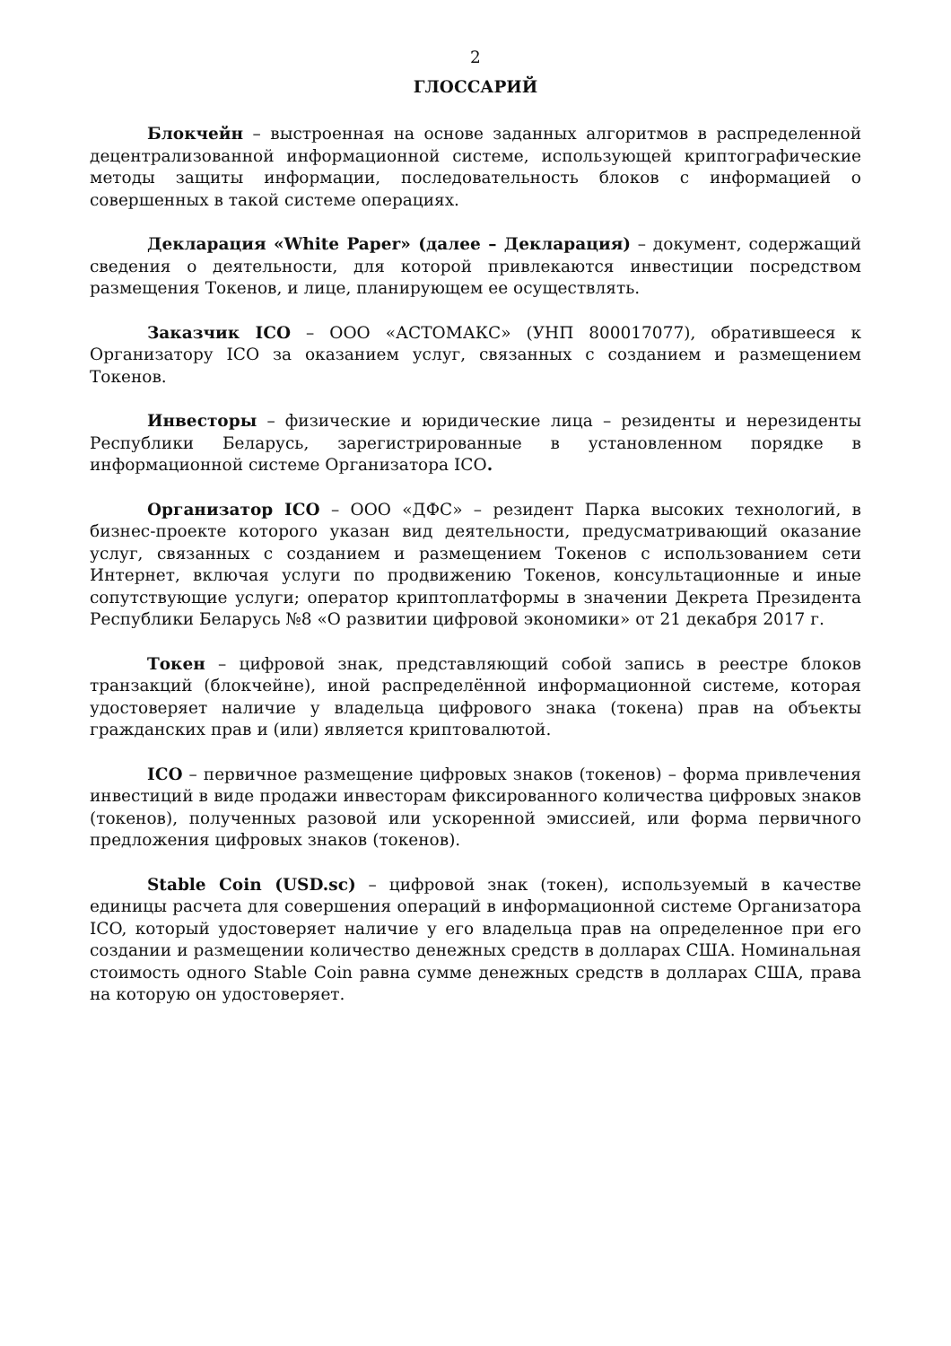2
ГЛОССАРИЙ
Блокчейн – выстроенная на основе заданных алгоритмов в распределенной децентрализованной информационной системе, использующей криптографические методы защиты информации, последовательность блоков с информацией о совершенных в такой системе операциях.
Декларация «White Paper» (далее – Декларация) – документ, содержащий сведения о деятельности, для которой привлекаются инвестиции посредством размещения Токенов, и лице, планирующем ее осуществлять.
Заказчик ICO – ООО «АСТОМАКС» (УНП 800017077), обратившееся к Организатору ICO за оказанием услуг, связанных с созданием и размещением Токенов.
Инвесторы – физические и юридические лица – резиденты и нерезиденты Республики Беларусь, зарегистрированные в установленном порядке в информационной системе Организатора ICO.
Организатор ICO – ООО «ДФС» – резидент Парка высоких технологий, в бизнес-проекте которого указан вид деятельности, предусматривающий оказание услуг, связанных с созданием и размещением Токенов с использованием сети Интернет, включая услуги по продвижению Токенов, консультационные и иные сопутствующие услуги; оператор криптоплатформы в значении Декрета Президента Республики Беларусь №8 «О развитии цифровой экономики» от 21 декабря 2017 г.
Токен – цифровой знак, представляющий собой запись в реестре блоков транзакций (блокчейне), иной распределённой информационной системе, которая удостоверяет наличие у владельца цифрового знака (токена) прав на объекты гражданских прав и (или) является криптовалютой.
ICO – первичное размещение цифровых знаков (токенов) – форма привлечения инвестиций в виде продажи инвесторам фиксированного количества цифровых знаков (токенов), полученных разовой или ускоренной эмиссией, или форма первичного предложения цифровых знаков (токенов).
Stable Coin (USD.sc) – цифровой знак (токен), используемый в качестве единицы расчета для совершения операций в информационной системе Организатора ICO, который удостоверяет наличие у его владельца прав на определенное при его создании и размещении количество денежных средств в долларах США. Номинальная стоимость одного Stable Coin равна сумме денежных средств в долларах США, права на которую он удостоверяет.